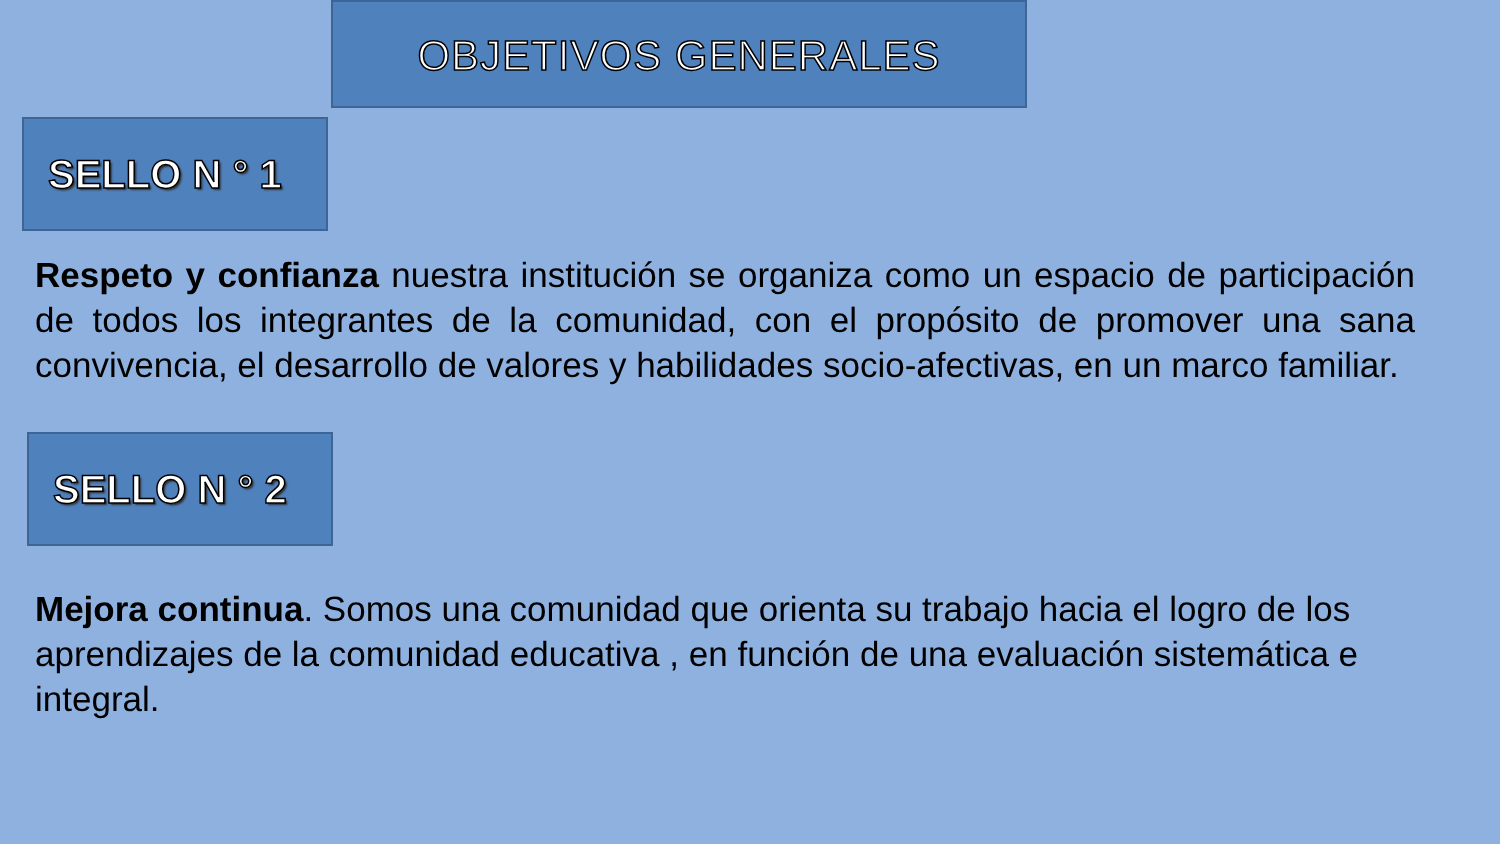OBJETIVOS GENERALES
SELLO N ° 1
Respeto y confianza nuestra institución se organiza como un espacio de participación de todos los integrantes de la comunidad, con el propósito de promover una sana convivencia, el desarrollo de valores y habilidades socio-afectivas, en un marco familiar.
SELLO N ° 2
Mejora continua. Somos una comunidad que orienta su trabajo hacia el logro de los aprendizajes de la comunidad educativa , en función de una evaluación sistemática e integral.